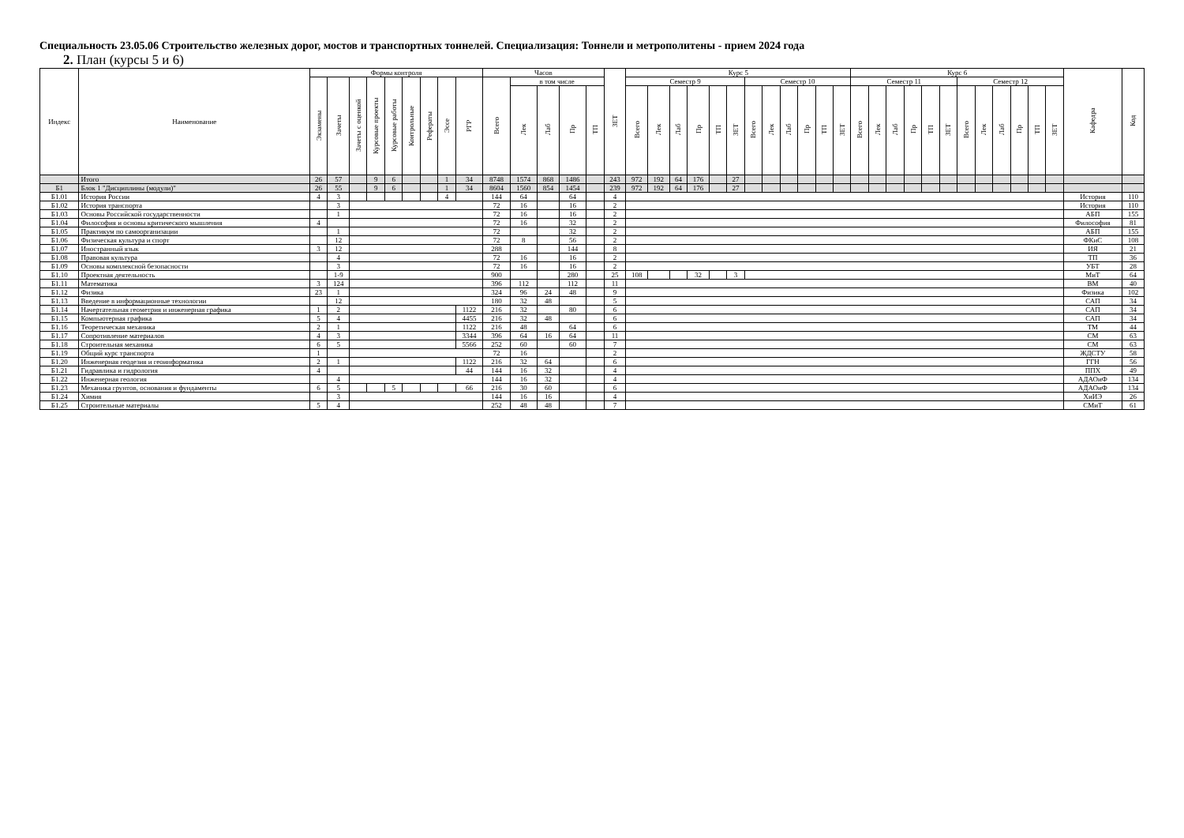Специальность 23.05.06 Строительство железных дорог, мостов и транспортных тоннелей. Специализация: Тоннели и метрополитены - прием 2024 года
2. План (курсы 5 и 6)
| Индекс | Наименование | Формы контроля | | | | | | | | | Часов | | | | | ЗЕТ | Курс 5 | | | | | | | | | | | | Курс 6 | | | | | | | | | | | | Кафедра | Код |
| --- | --- | --- | --- | --- | --- | --- | --- | --- | --- | --- | --- | --- | --- | --- | --- | --- | --- | --- | --- | --- | --- | --- | --- | --- | --- | --- | --- | --- | --- | --- | --- | --- | --- | --- | --- | --- | --- | --- | --- | --- | --- | --- |
| | | Экзамены | Зачеты | Зачеты с оценкой | Курсовые проекты | Курсовые работы | Контрольные | Рефераты | Эссе | РГР | Всего | в том числе | | | | | Семестр 9 | | | | | | Семестр 10 | | | | | | Семестр 11 | | | | | | Семестр 12 | | | | | | | |
| | | | | | | | | | | | | Лек | Лаб | Пр | ТП | | Всего | Лек | Лаб | Пр | ТП | ЗЕТ | Всего | Лек | Лаб | Пр | ТП | ЗЕТ | Всего | Лек | Лаб | Пр | ТП | ЗЕТ | Всего | Лек | Лаб | Пр | ТП | ЗЕТ | | |
| | Итого | 26 | 57 | | 9 | 6 | | | 1 | 34 | 8748 | 1574 | 868 | 1486 | | 243 | 972 | 192 | 64 | 176 | | 27 | | | | | | | | | | | | | | | | | | | | |
| Б1 | Блок 1 "Дисциплины (модули)" | 26 | 55 | | 9 | 6 | | | 1 | 34 | 8604 | 1560 | 854 | 1454 | | 239 | 972 | 192 | 64 | 176 | | 27 | | | | | | | | | | | | | | | | | | | | |
| Б1.01 | История России | 4 | 3 | | | | | | 4 | | 144 | 64 | | 64 | | 4 | | | | | | | | | | | | | | | | | | | | | | | | | История | 110 |
| Б1.02 | История транспорта | | 3 | | | | | | | | 72 | 16 | | 16 | | 2 | | | | | | | | | | | | | | | | | | | | | | | | | История | 110 |
| Б1.03 | Основы Российской государственности | | 1 | | | | | | | | 72 | 16 | | 16 | | 2 | | | | | | | | | | | | | | | | | | | | | | | | | АБП | 155 |
| Б1.04 | Философия и основы критического мышления | 4 | | | | | | | | | 72 | 16 | | 32 | | 2 | | | | | | | | | | | | | | | | | | | | | | | | | Философия | 81 |
| Б1.05 | Практикум по самоорганизации | | 1 | | | | | | | | 72 | | | 32 | | 2 | | | | | | | | | | | | | | | | | | | | | | | | | АБП | 155 |
| Б1.06 | Физическая культура и спорт | | 12 | | | | | | | | 72 | 8 | | 56 | | 2 | | | | | | | | | | | | | | | | | | | | | | | | | ФКиС | 108 |
| Б1.07 | Иностранный язык | 3 | 12 | | | | | | | | 288 | | | 144 | | 8 | | | | | | | | | | | | | | | | | | | | | | | | | ИЯ | 21 |
| Б1.08 | Правовая культура | | 4 | | | | | | | | 72 | 16 | | 16 | | 2 | | | | | | | | | | | | | | | | | | | | | | | | | ТП | 36 |
| Б1.09 | Основы комплексной безопасности | | 3 | | | | | | | | 72 | 16 | | 16 | | 2 | | | | | | | | | | | | | | | | | | | | | | | | | УБТ | 28 |
| Б1.10 | Проектная деятельность | | 1-9 | | | | | | | | 900 | | | 280 | | 25 | 108 | | | 32 | | 3 | | | | | | | | | | | | | | | | | | | МиТ | 64 |
| Б1.11 | Математика | 3 | 124 | | | | | | | | 396 | 112 | | 112 | | 11 | | | | | | | | | | | | | | | | | | | | | | | | | ВМ | 40 |
| Б1.12 | Физика | 23 | 1 | | | | | | | | 324 | 96 | 24 | 48 | | 9 | | | | | | | | | | | | | | | | | | | | | | | | | Физика | 102 |
| Б1.13 | Введение в информационные технологии | | 12 | | | | | | | | 180 | 32 | 48 | | | 5 | | | | | | | | | | | | | | | | | | | | | | | | | САП | 34 |
| Б1.14 | Начертательная геометрия и инженерная графика | 1 | 2 | | | | | | | 1122 | 216 | 32 | | 80 | | 6 | | | | | | | | | | | | | | | | | | | | | | | | | САП | 34 |
| Б1.15 | Компьютерная графика | 5 | 4 | | | | | | | 4455 | 216 | 32 | 48 | | | 6 | | | | | | | | | | | | | | | | | | | | | | | | | САП | 34 |
| Б1.16 | Теоретическая механика | 2 | 1 | | | | | | | 1122 | 216 | 48 | | 64 | | 6 | | | | | | | | | | | | | | | | | | | | | | | | | ТМ | 44 |
| Б1.17 | Сопротивление материалов | 4 | 3 | | | | | | | 3344 | 396 | 64 | 16 | 64 | | 11 | | | | | | | | | | | | | | | | | | | | | | | | | СМ | 63 |
| Б1.18 | Строительная механика | 6 | 5 | | | | | | | 5566 | 252 | 60 | | 60 | | 7 | | | | | | | | | | | | | | | | | | | | | | | | | СМ | 63 |
| Б1.19 | Общий курс транспорта | 1 | | | | | | | | | 72 | 16 | | | | 2 | | | | | | | | | | | | | | | | | | | | | | | | | ЖДСТУ | 58 |
| Б1.20 | Инженерная геодезия и геоинформатика | 2 | 1 | | | | | | | 1122 | 216 | 32 | 64 | | | 6 | | | | | | | | | | | | | | | | | | | | | | | | | ГГН | 56 |
| Б1.21 | Гидравлика и гидрология | 4 | | | | | | | | 44 | 144 | 16 | 32 | | | 4 | | | | | | | | | | | | | | | | | | | | | | | | | ППХ | 49 |
| Б1.22 | Инженерная геология | | 4 | | | | | | | | 144 | 16 | 32 | | | 4 | | | | | | | | | | | | | | | | | | | | | | | | | АДАОиФ | 134 |
| Б1.23 | Механика грунтов, основания и фундаменты | 6 | 5 | | | 5 | | | | 66 | 216 | 30 | 60 | | | 6 | | | | | | | | | | | | | | | | | | | | | | | | | АДАОиФ | 134 |
| Б1.24 | Химия | | 3 | | | | | | | | 144 | 16 | 16 | | | 4 | | | | | | | | | | | | | | | | | | | | | | | | | ХиИЭ | 26 |
| Б1.25 | Строительные материалы | 5 | 4 | | | | | | | | 252 | 48 | 48 | | | 7 | | | | | | | | | | | | | | | | | | | | | | | | | СМиТ | 61 |